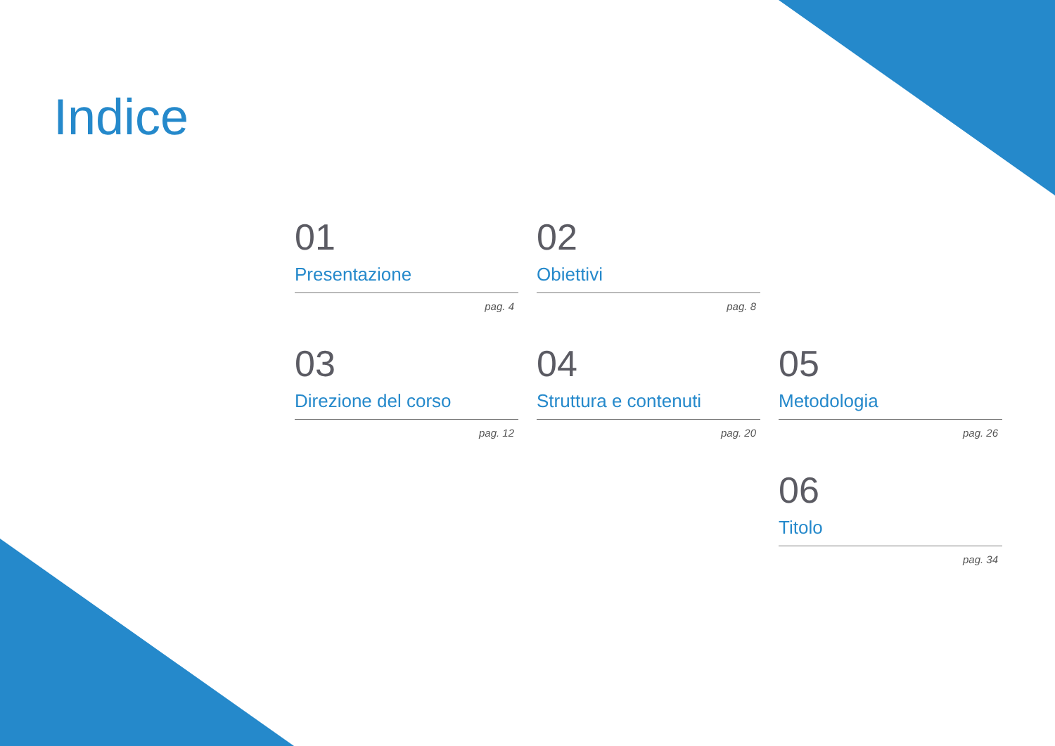Indice
01
Presentazione
pag. 4
02
Obiettivi
pag. 8
03
Direzione del corso
pag. 12
04
Struttura e contenuti
pag. 20
05
Metodologia
pag. 26
06
Titolo
pag. 34